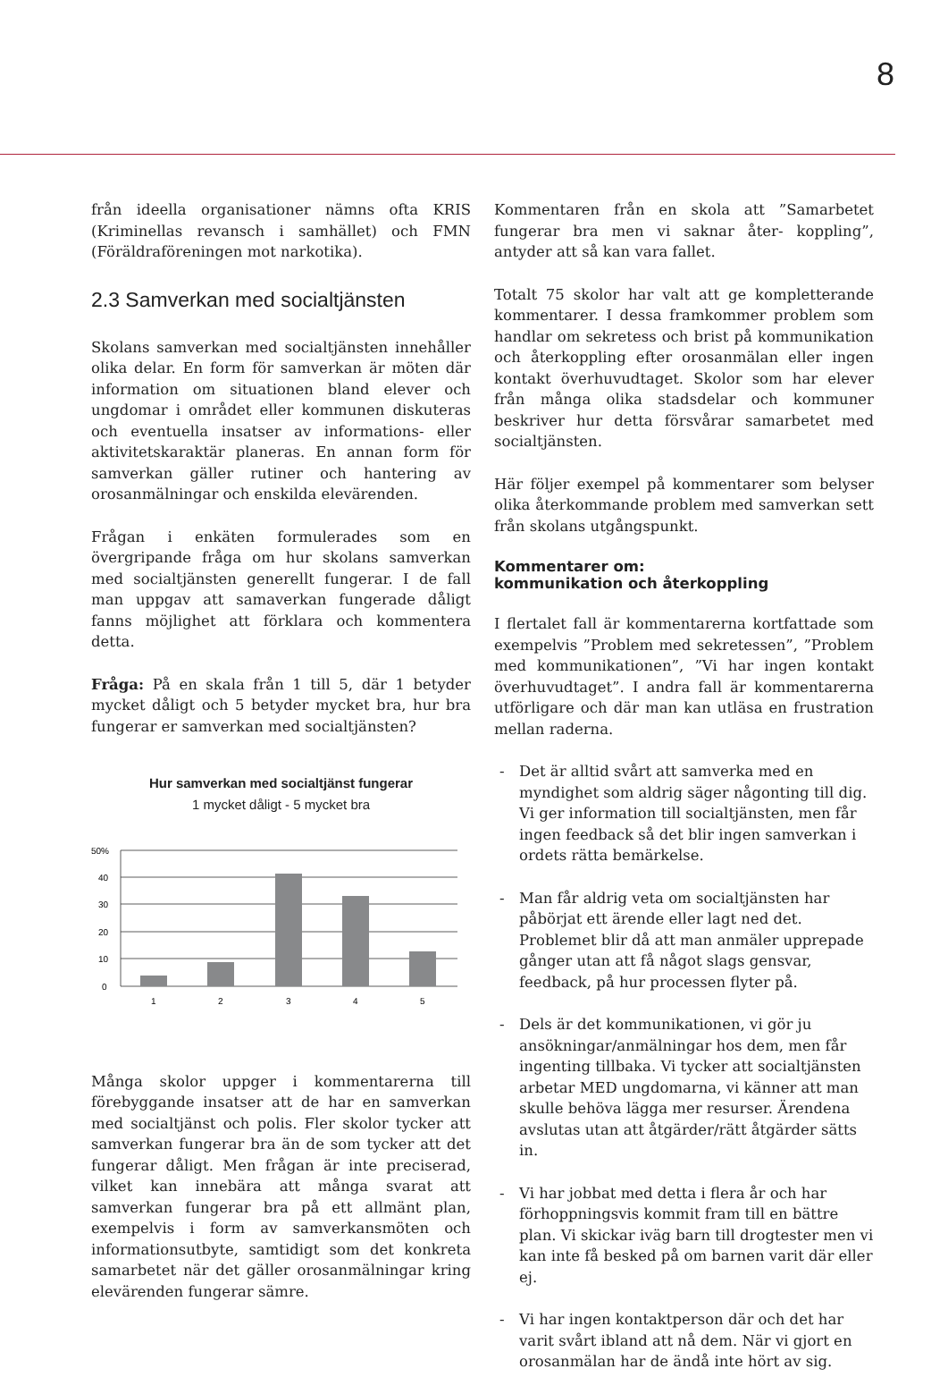8
från ideella organisationer nämns ofta KRIS (Kriminellas revansch i samhället) och FMN (Föräldraföreningen mot narkotika).
2.3 Samverkan med socialtjänsten
Skolans samverkan med socialtjänsten innehåller olika delar. En form för samverkan är möten där information om situationen bland elever och ungdomar i området eller kommunen diskuteras och eventuella insatser av informations- eller aktivitetskaraktär planeras. En annan form för samverkan gäller rutiner och hantering av orosanmälningar och enskilda elevärenden.
Frågan i enkäten formulerades som en övergripande fråga om hur skolans samverkan med socialtjänsten generellt fungerar. I de fall man uppgav att samaverkan fungerade dåligt fanns möjlighet att förklara och kommentera detta.
Fråga: På en skala från 1 till 5, där 1 betyder mycket dåligt och 5 betyder mycket bra, hur bra fungerar er samverkan med socialtjänsten?
Hur samverkan med socialtjänst fungerar
1 mycket dåligt - 5 mycket bra
50%
40
30
20
10
0
1
2
3
4
5
Många skolor uppger i kommentarerna till förebyggande insatser att de har en samverkan med socialtjänst och polis. Fler skolor tycker att samverkan fungerar bra än de som tycker att det fungerar dåligt. Men frågan är inte preciserad, vilket kan innebära att många svarat att samverkan fungerar bra på ett allmänt plan, exempelvis i form av samverkansmöten och informationsutbyte, samtidigt som det konkreta samarbetet när det gäller orosanmälningar kring elevärenden fungerar sämre.
Kommentaren från en skola att ”Samarbetet fungerar bra men vi saknar åter- koppling”, antyder att så kan vara fallet.
Totalt 75 skolor har valt att ge kompletterande kommentarer. I dessa framkommer problem som handlar om sekretess och brist på kommunikation och återkoppling efter orosanmälan eller ingen kontakt överhuvudtaget. Skolor som har elever från många olika stadsdelar och kommuner beskriver hur detta försvårar samarbetet med socialtjänsten.
Här följer exempel på kommentarer som belyser olika återkommande problem med samverkan sett från skolans utgångspunkt.
Kommentarer om:
kommunikation och återkoppling
I flertalet fall är kommentarerna kortfattade som exempelvis ”Problem med sekretessen”, ”Problem med kommunikationen”, ”Vi har ingen kontakt överhuvudtaget”. I andra fall är kommentarerna utförligare och där man kan utläsa en frustration mellan raderna.
- Det är alltid svårt att samverka med en myndighet som aldrig säger någonting till dig. Vi ger information till socialtjänsten, men får ingen feedback så det blir ingen samverkan i ordets rätta bemärkelse.
- Man får aldrig veta om socialtjänsten har påbörjat ett ärende eller lagt ned det. Problemet blir då att man anmäler upprepade gånger utan att få något slags gensvar, feedback, på hur processen flyter på.
- Dels är det kommunikationen, vi gör ju ansökningar/anmälningar hos dem, men får ingenting tillbaka. Vi tycker att socialtjänsten arbetar MED ungdomarna, vi känner att man skulle behöva lägga mer resurser. Ärendena avslutas utan att åtgärder/rätt åtgärder sätts in.
- Vi har jobbat med detta i flera år och har förhoppningsvis kommit fram till en bättre plan. Vi skickar iväg barn till drogtester men vi kan inte få besked på om barnen varit där eller ej.
- Vi har ingen kontaktperson där och det har varit svårt ibland att nå dem. När vi gjort en orosanmälan har de ändå inte hört av sig.